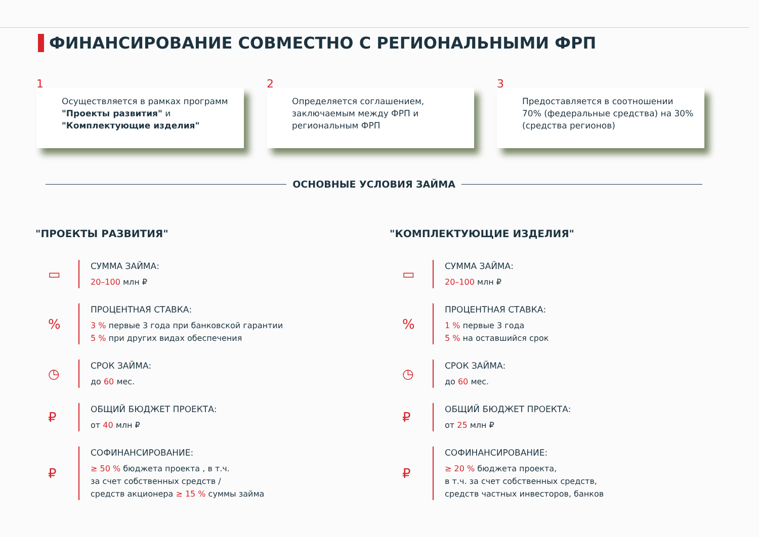ФИНАНСИРОВАНИЕ СОВМЕСТНО С РЕГИОНАЛЬНЫМИ ФРП
1
Осуществляется в рамках программ "Проекты развития" и "Комплектующие изделия"
2
Определяется соглашением, заключаемым между ФРП и региональным ФРП
3
Предоставляется в соотношении 70% (федеральные средства) на 30% (средства регионов)
ОСНОВНЫЕ УСЛОВИЯ ЗАЙМА
"ПРОЕКТЫ РАЗВИТИЯ"
▭
СУММА ЗАЙМА:
20–100 млн ₽
%
ПРОЦЕНТНАЯ СТАВКА:
3 % первые 3 года при банковской гарантии
5 % при других видах обеспечения
◷
СРОК ЗАЙМА:
до 60 мес.
₽
ОБЩИЙ БЮДЖЕТ ПРОЕКТА:
от 40 млн ₽
₽
СОФИНАНСИРОВАНИЕ:
≥ 50 % бюджета проекта , в т.ч.
за счет собственных средств /
средств акционера ≥ 15 % суммы займа
"КОМПЛЕКТУЮЩИЕ ИЗДЕЛИЯ"
▭
СУММА ЗАЙМА:
20–100 млн ₽
%
ПРОЦЕНТНАЯ СТАВКА:
1 % первые 3 года
5 % на оставшийся срок
◷
СРОК ЗАЙМА:
до 60 мес.
₽
ОБЩИЙ БЮДЖЕТ ПРОЕКТА:
от 25 млн ₽
₽
СОФИНАНСИРОВАНИЕ:
≥ 20 % бюджета проекта,
в т.ч. за счет собственных средств,
средств частных инвесторов, банков